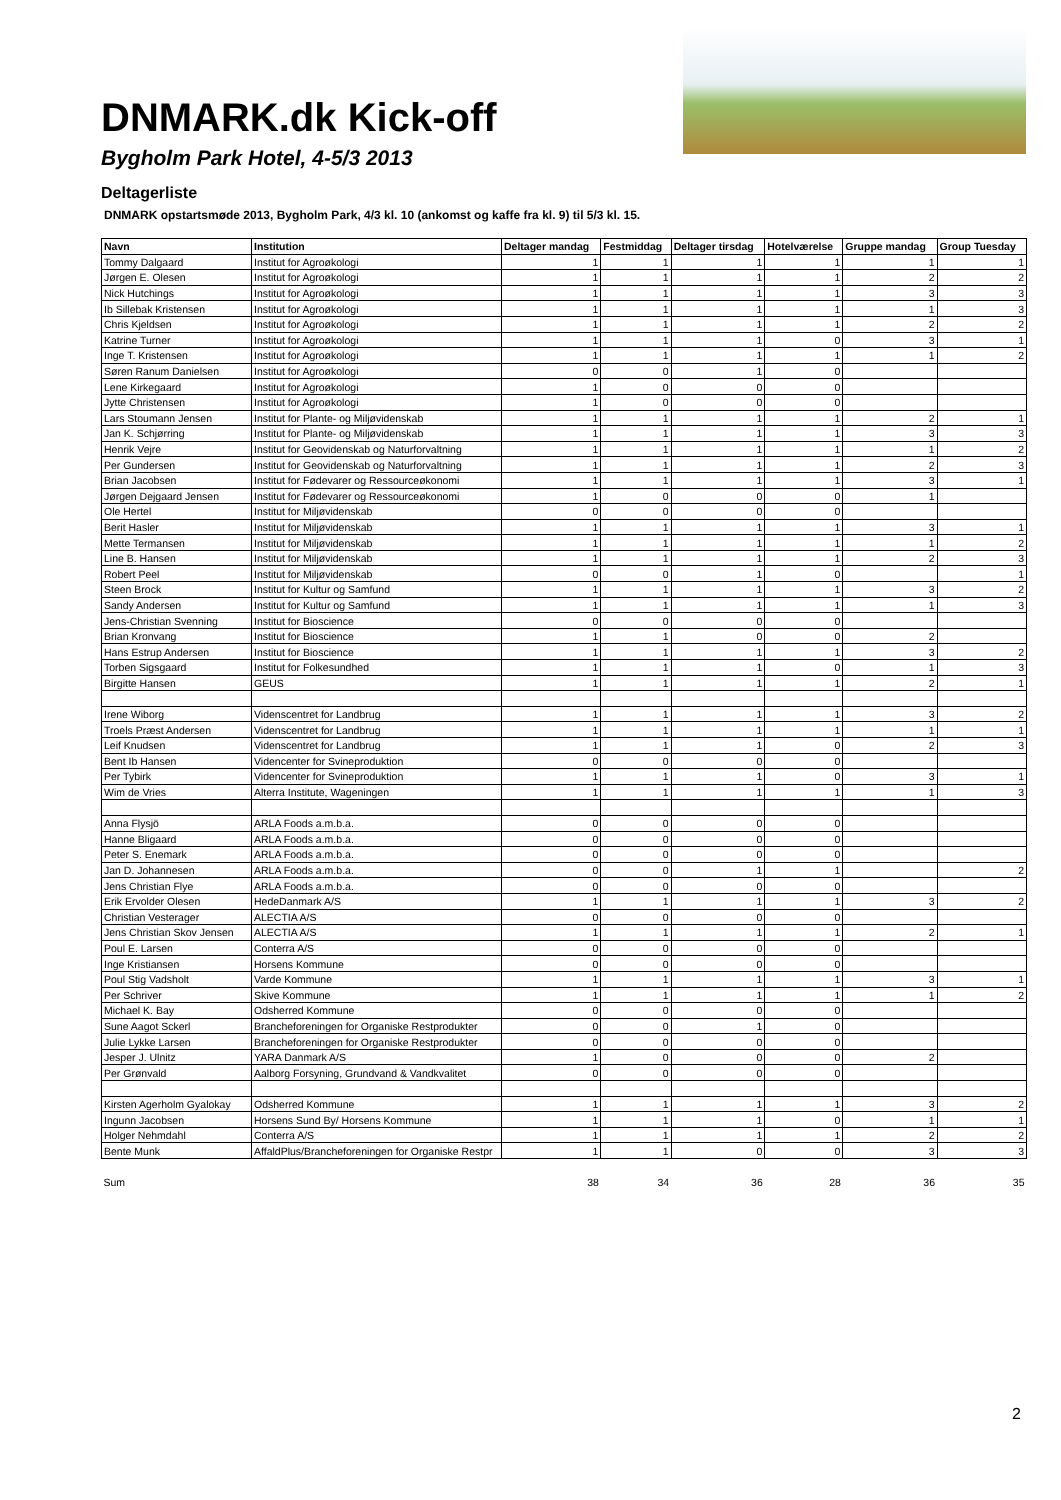DNMARK.dk Kick-off
Bygholm Park Hotel, 4-5/3 2013
Deltagerliste
DNMARK opstartsmøde 2013, Bygholm Park, 4/3 kl. 10 (ankomst og kaffe fra kl. 9) til 5/3 kl. 15.
| Navn | Institution | Deltager mandag | Festmiddag | Deltager tirsdag | Hotelværelse | Gruppe mandag | Group Tuesday |
| --- | --- | --- | --- | --- | --- | --- | --- |
| Tommy Dalgaard | Institut for Agroøkologi | 1 | 1 | 1 | 1 | 1 | 1 |
| Jørgen E. Olesen | Institut for Agroøkologi | 1 | 1 | 1 | 1 | 2 | 2 |
| Nick Hutchings | Institut for Agroøkologi | 1 | 1 | 1 | 1 | 3 | 3 |
| Ib Sillebak Kristensen | Institut for Agroøkologi | 1 | 1 | 1 | 1 | 1 | 3 |
| Chris Kjeldsen | Institut for Agroøkologi | 1 | 1 | 1 | 1 | 2 | 2 |
| Katrine Turner | Institut for Agroøkologi | 1 | 1 | 1 | 0 | 3 | 1 |
| Inge T. Kristensen | Institut for Agroøkologi | 1 | 1 | 1 | 1 | 1 | 2 |
| Søren Ranum Danielsen | Institut for Agroøkologi | 0 | 0 | 1 | 0 | | |
| Lene Kirkegaard | Institut for Agroøkologi | 1 | 0 | 0 | 0 | | |
| Jytte Christensen | Institut for Agroøkologi | 1 | 0 | 0 | 0 | | |
| Lars Stoumann Jensen | Institut for Plante- og Miljøvidenskab | 1 | 1 | 1 | 1 | 2 | 1 |
| Jan K. Schjørring | Institut for Plante- og Miljøvidenskab | 1 | 1 | 1 | 1 | 3 | 3 |
| Henrik Vejre | Institut for Geovidenskab og Naturforvaltning | 1 | 1 | 1 | 1 | 1 | 2 |
| Per Gundersen | Institut for Geovidenskab og Naturforvaltning | 1 | 1 | 1 | 1 | 2 | 3 |
| Brian Jacobsen | Institut for Fødevarer og Ressourceøkonomi | 1 | 1 | 1 | 1 | 3 | 1 |
| Jørgen Dejgaard Jensen | Institut for Fødevarer og Ressourceøkonomi | 1 | 0 | 0 | 0 | 1 | |
| Ole Hertel | Institut for Miljøvidenskab | 0 | 0 | 0 | 0 | | |
| Berit Hasler | Institut for Miljøvidenskab | 1 | 1 | 1 | 1 | 3 | 1 |
| Mette Termansen | Institut for Miljøvidenskab | 1 | 1 | 1 | 1 | 1 | 2 |
| Line B. Hansen | Institut for Miljøvidenskab | 1 | 1 | 1 | 1 | 2 | 3 |
| Robert Peel | Institut for Miljøvidenskab | 0 | 0 | 1 | 0 | | 1 |
| Steen Brock | Institut for Kultur og Samfund | 1 | 1 | 1 | 1 | 3 | 2 |
| Sandy Andersen | Institut for Kultur og Samfund | 1 | 1 | 1 | 1 | 1 | 3 |
| Jens-Christian Svenning | Institut for Bioscience | 0 | 0 | 0 | 0 | | |
| Brian Kronvang | Institut for Bioscience | 1 | 1 | 0 | 0 | 2 | |
| Hans Estrup Andersen | Institut for Bioscience | 1 | 1 | 1 | 1 | 3 | 2 |
| Torben Sigsgaard | Institut for Folkesundhed | 1 | 1 | 1 | 0 | 1 | 3 |
| Birgitte Hansen | GEUS | 1 | 1 | 1 | 1 | 2 | 1 |
| Irene Wiborg | Videnscentret for Landbrug | 1 | 1 | 1 | 1 | 3 | 2 |
| Troels Præst Andersen | Videnscentret for Landbrug | 1 | 1 | 1 | 1 | 1 | 1 |
| Leif Knudsen | Videnscentret for Landbrug | 1 | 1 | 1 | 0 | 2 | 3 |
| Bent Ib Hansen | Videncenter for Svineproduktion | 0 | 0 | 0 | 0 | | |
| Per Tybirk | Videncenter for Svineproduktion | 1 | 1 | 1 | 0 | 3 | 1 |
| Wim de Vries | Alterra Institute, Wageningen | 1 | 1 | 1 | 1 | 1 | 3 |
| Anna Flysjö | ARLA Foods a.m.b.a. | 0 | 0 | 0 | 0 | | |
| Hanne Bligaard | ARLA Foods a.m.b.a. | 0 | 0 | 0 | 0 | | |
| Peter S. Enemark | ARLA Foods a.m.b.a. | 0 | 0 | 0 | 0 | | |
| Jan D. Johannesen | ARLA Foods a.m.b.a. | 0 | 0 | 1 | 1 | | 2 |
| Jens Christian Flye | ARLA Foods a.m.b.a. | 0 | 0 | 0 | 0 | | |
| Erik Ervolder Olesen | HedeDanmark A/S | 1 | 1 | 1 | 1 | 3 | 2 |
| Christian Vesterager | ALECTIA A/S | 0 | 0 | 0 | 0 | | |
| Jens Christian Skov Jensen | ALECTIA A/S | 1 | 1 | 1 | 1 | 2 | 1 |
| Poul E. Larsen | Conterra A/S | 0 | 0 | 0 | 0 | | |
| Inge Kristiansen | Horsens Kommune | 0 | 0 | 0 | 0 | | |
| Poul Stig Vadsholt | Varde Kommune | 1 | 1 | 1 | 1 | 3 | 1 |
| Per Schriver | Skive Kommune | 1 | 1 | 1 | 1 | 1 | 2 |
| Michael K. Bay | Odsherred Kommune | 0 | 0 | 0 | 0 | | |
| Sune Aagot Sckerl | Brancheforeningen for Organiske Restprodukter | 0 | 0 | 1 | 0 | | |
| Julie Lykke Larsen | Brancheforeningen for Organiske Restprodukter | 0 | 0 | 0 | 0 | | |
| Jesper J. Ulnitz | YARA Danmark A/S | 1 | 0 | 0 | 0 | 2 | |
| Per Grønvald | Aalborg Forsyning, Grundvand & Vandkvalitet | 0 | 0 | 0 | 0 | | |
| Kirsten Agerholm Gyalokay | Odsherred Kommune | 1 | 1 | 1 | 1 | 3 | 2 |
| Ingunn Jacobsen | Horsens Sund By/ Horsens Kommune | 1 | 1 | 1 | 0 | 1 | 1 |
| Holger Nehmdahl | Conterra A/S | 1 | 1 | 1 | 1 | 2 | 2 |
| Bente Munk | AffaldPlus/Brancheforeningen for Organiske Restpr | 1 | 1 | 0 | 0 | 3 | 3 |
| Sum | | 38 | 34 | 36 | 28 | 36 | 35 |
2